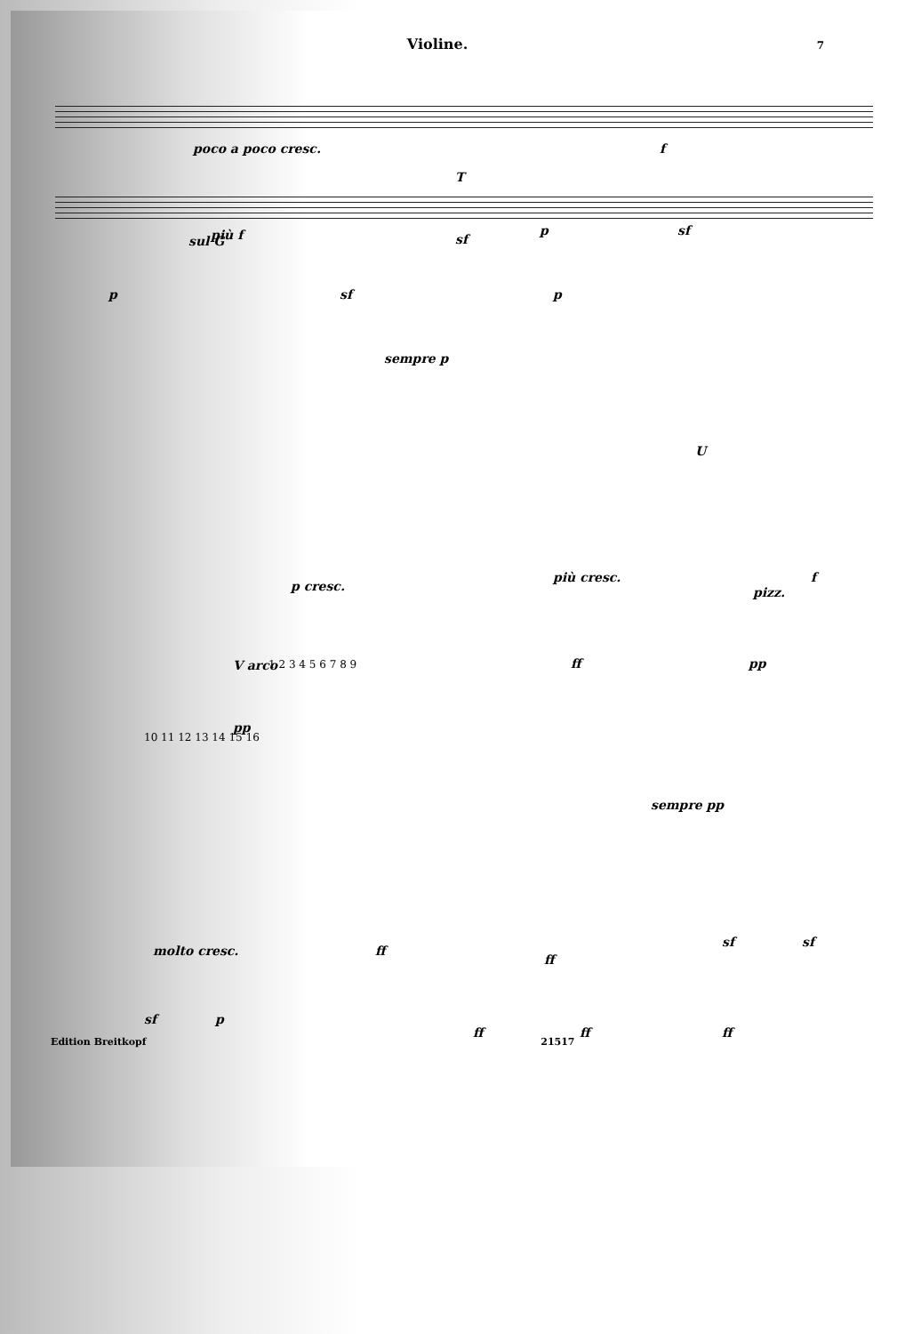Violine.
7
poco a poco cresc. f
più f
T
sf
p sf
sul G
p sf p
sempre p
U
p cresc.
più cresc. f
pizz.
ff pp
V arco
pp
1 2 3 4 5 6 7 8 9
10 11 12 13 14 15 16
sempre pp
molto cresc. ff
ff
sf sf
sf p
ff ff ff
Edition Breitkopf 21517